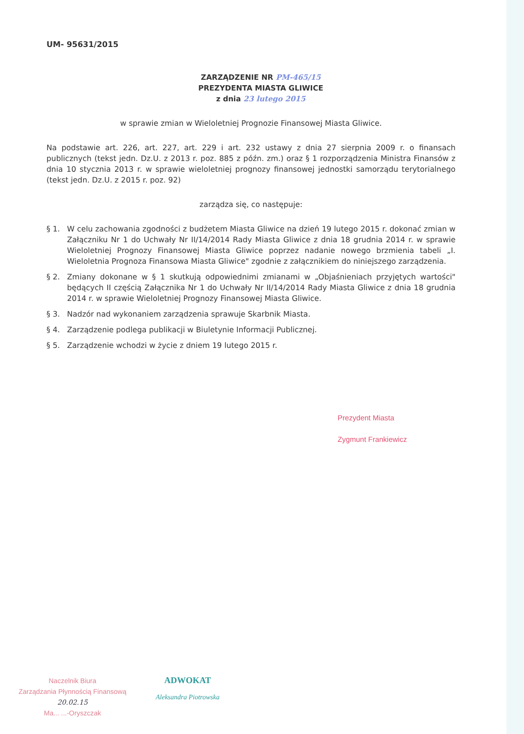UM- 95631/2015
ZARZĄDZENIE NR PM-465/15
PREZYDENTA MIASTA GLIWICE
z dnia 23 lutego 2015
w sprawie zmian w Wieloletniej Prognozie Finansowej Miasta Gliwice.
Na podstawie art. 226, art. 227, art. 229 i art. 232 ustawy z dnia 27 sierpnia 2009 r. o finansach publicznych (tekst jedn. Dz.U. z 2013 r. poz. 885 z późn. zm.) oraz § 1 rozporządzenia Ministra Finansów z dnia 10 stycznia 2013 r. w sprawie wieloletniej prognozy finansowej jednostki samorządu terytorialnego (tekst jedn. Dz.U. z 2015 r. poz. 92)
zarządza się, co następuje:
§ 1. W celu zachowania zgodności z budżetem Miasta Gliwice na dzień 19 lutego 2015 r. dokonać zmian w Załączniku Nr 1 do Uchwały Nr II/14/2014 Rady Miasta Gliwice z dnia 18 grudnia 2014 r. w sprawie Wieloletniej Prognozy Finansowej Miasta Gliwice poprzez nadanie nowego brzmienia tabeli „I. Wieloletnia Prognoza Finansowa Miasta Gliwice" zgodnie z załącznikiem do niniejszego zarządzenia.
§ 2. Zmiany dokonane w § 1 skutkują odpowiednimi zmianami w „Objaśnieniach przyjętych wartości" będących II częścią Załącznika Nr 1 do Uchwały Nr II/14/2014 Rady Miasta Gliwice z dnia 18 grudnia 2014 r. w sprawie Wieloletniej Prognozy Finansowej Miasta Gliwice.
§ 3. Nadzór nad wykonaniem zarządzenia sprawuje Skarbnik Miasta.
§ 4. Zarządzenie podlega publikacji w Biuletynie Informacji Publicznej.
§ 5. Zarządzenie wchodzi w życie z dniem 19 lutego 2015 r.
Prezydent Miasta
Zygmunt Frankiewicz
Naczelnik Biura
Zarządzania Płynnością Finansową
20.02.15
Ma... ...-Oryszczak
ADWOKAT
Aleksandra Piotrowska